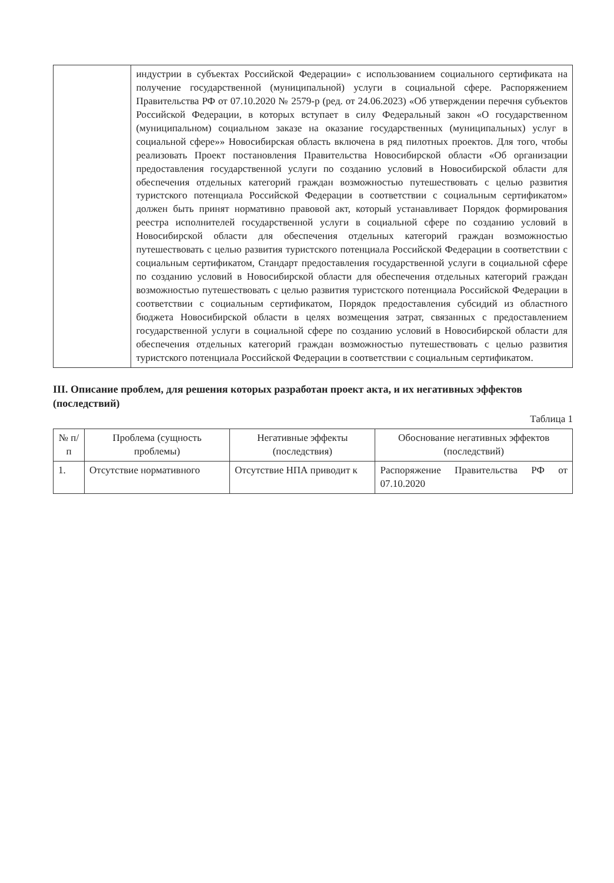| | индустрии в субъектах Российской Федерации» с использованием социального сертификата на получение государственной (муниципальной) услуги в социальной сфере. Распоряжением Правительства РФ от 07.10.2020 № 2579-р (ред. от 24.06.2023) «Об утверждении перечня субъектов Российской Федерации, в которых вступает в силу Федеральный закон «О государственном (муниципальном) социальном заказе на оказание государственных (муниципальных) услуг в социальной сфере»» Новосибирская область включена в ряд пилотных проектов. Для того, чтобы реализовать Проект постановления Правительства Новосибирской области «Об организации предоставления государственной услуги по созданию условий в Новосибирской области для обеспечения отдельных категорий граждан возможностью путешествовать с целью развития туристского потенциала Российской Федерации в соответствии с социальным сертификатом» должен быть принят нормативно правовой акт, который устанавливает Порядок формирования реестра исполнителей государственной услуги в социальной сфере по созданию условий в Новосибирской области для обеспечения отдельных категорий граждан возможностью путешествовать с целью развития туристского потенциала Российской Федерации в соответствии с социальным сертификатом, Стандарт предоставления государственной услуги в социальной сфере по созданию условий в Новосибирской области для обеспечения отдельных категорий граждан возможностью путешествовать с целью развития туристского потенциала Российской Федерации в соответствии с социальным сертификатом, Порядок предоставления субсидий из областного бюджета Новосибирской области в целях возмещения затрат, связанных с предоставлением государственной услуги в социальной сфере по созданию условий в Новосибирской области для обеспечения отдельных категорий граждан возможностью путешествовать с целью развития туристского потенциала Российской Федерации в соответствии с социальным сертификатом. |
III. Описание проблем, для решения которых разработан проект акта, и их негативных эффектов (последствий)
Таблица 1
| № п/п | Проблема (сущность проблемы) | Негативные эффекты (последствия) | Обоснование негативных эффектов (последствий) |
| --- | --- | --- | --- |
| 1. | Отсутствие нормативного | Отсутствие НПА приводит к | Распоряжение Правительства РФ от 07.10.2020 |